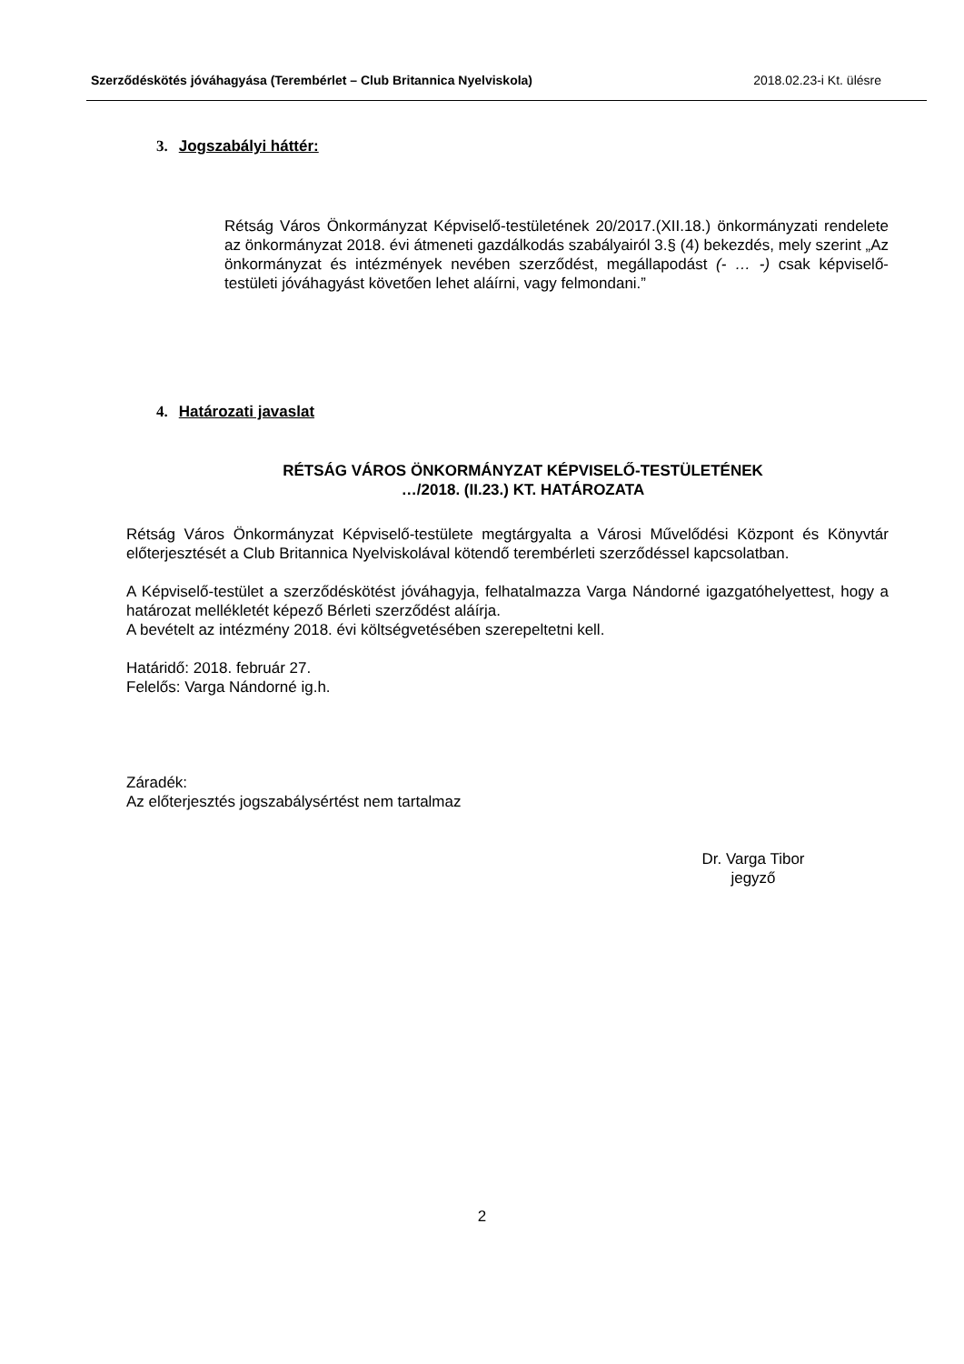Szerződéskötés jóváhagyása (Terembérlet – Club Britannica Nyelviskola) 2018.02.23-i Kt. ülésre
3. Jogszabályi háttér:
Rétság Város Önkormányzat Képviselő-testületének 20/2017.(XII.18.) önkormányzati rendelete az önkormányzat 2018. évi átmeneti gazdálkodás szabályairól 3.§ (4) bekezdés, mely szerint „Az önkormányzat és intézmények nevében szerződést, megállapodást (- … -) csak képviselő-testületi jóváhagyást követően lehet aláírni, vagy felmondani.”
4. Határozati javaslat
RÉTSÁG VÁROS ÖNKORMÁNYZAT KÉPVISELŐ-TESTÜLETÉNEK
…/2018. (II.23.) KT. HATÁROZATA
Rétság Város Önkormányzat Képviselő-testülete megtárgyalta a Városi Művelődési Központ és Könyvtár előterjesztését a Club Britannica Nyelviskolával kötendő terembérleti szerződéssel kapcsolatban.
A Képviselő-testület a szerződéskötést jóváhagyja, felhatalmazza Varga Nándorné igazgatóhelyettest, hogy a határozat mellékletét képező Bérleti szerződést aláírja.
A bevételt az intézmény 2018. évi költségvetésében szerepeltetni kell.
Határidő: 2018. február 27.
Felelős: Varga Nándorné ig.h.
Záradék:
Az előterjesztés jogszabálysértést nem tartalmaz
Dr. Varga Tibor
jegyző
2